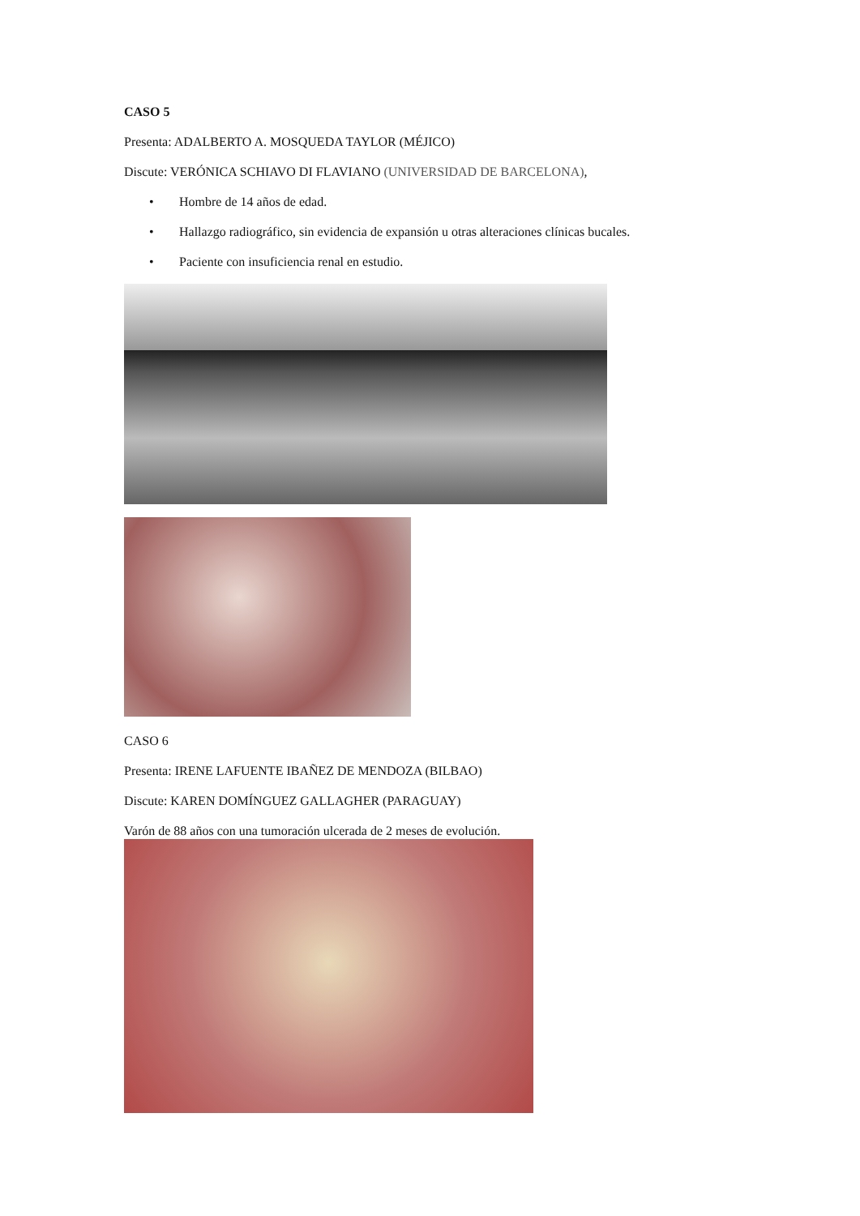CASO 5
Presenta: ADALBERTO A. MOSQUEDA TAYLOR (MÉJICO)
Discute: VERÓNICA SCHIAVO DI FLAVIANO (UNIVERSIDAD DE BARCELONA),
• Hombre de 14 años de edad.
• Hallazgo radiográfico, sin evidencia de expansión u otras alteraciones clínicas bucales.
• Paciente con insuficiencia renal en estudio.
CASO 6
Presenta: IRENE LAFUENTE IBAÑEZ DE MENDOZA (BILBAO)
Discute: KAREN DOMÍNGUEZ GALLAGHER (PARAGUAY)
Varón de 88 años con una tumoración ulcerada de 2 meses de evolución.